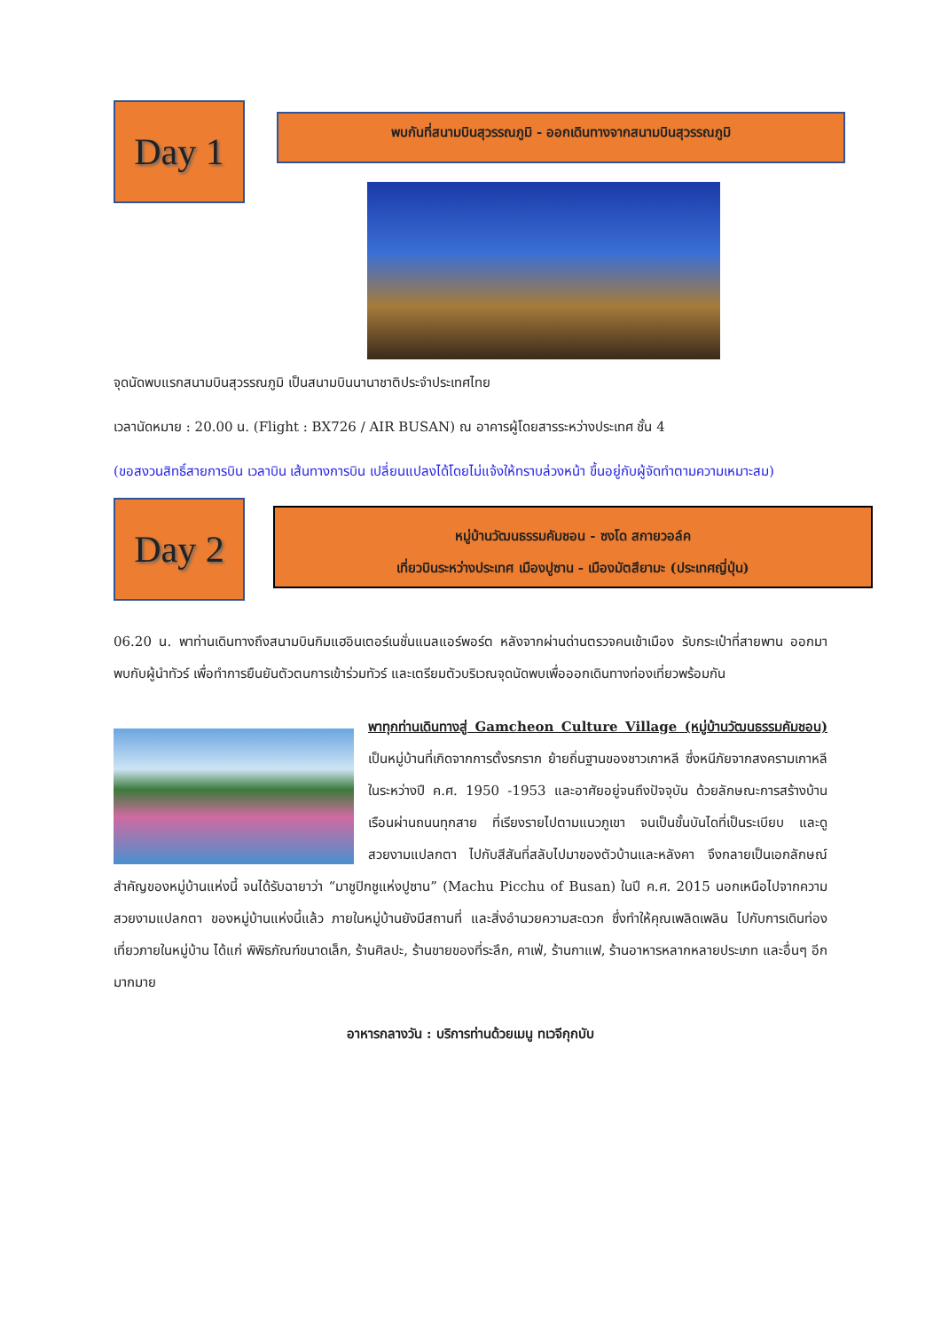Day 1
พบกันที่สนามบินสุวรรณภูมิ - ออกเดินทางจากสนามบินสุวรรณภูมิ
จุดนัดพบแรกสนามบินสุวรรณภูมิ เป็นสนามบินนานาชาติประจำประเทศไทย
เวลานัดหมาย : 20.00 น. (Flight : BX726 / AIR BUSAN) ณ อาคารผู้โดยสารระหว่างประเทศ ชั้น 4
(ขอสงวนสิทธิ์สายการบิน เวลาบิน เส้นทางการบิน เปลี่ยนแปลงได้โดยไม่แจ้งให้ทราบล่วงหน้า ขึ้นอยู่กับผู้จัดทำตามความเหมาะสม)
Day 2
หมู่บ้านวัฒนธรรมคัมชอน - ซงโด สกายวอล์ค
เที่ยวบินระหว่างประเทศ เมืองปูซาน - เมืองมัตสึยามะ (ประเทศญี่ปุ่น)
06.20 น. พาท่านเดินทางถึงสนามบินกิมแฮอินเตอร์เนชั่นแนลแอร์พอร์ต หลังจากผ่านด่านตรวจคนเข้าเมือง รับกระเป๋าที่สายพาน ออกมาพบกับผู้นำทัวร์ เพื่อทำการยืนยันตัวตนการเข้าร่วมทัวร์ และเตรียมตัวบริเวณจุดนัดพบเพื่อออกเดินทางท่องเที่ยวพร้อมกัน
พาทุกท่านเดินทางสู่ Gamcheon Culture Village (หมู่บ้านวัฒนธรรมคัมชอน) เป็นหมู่บ้านที่เกิดจากการตั้งรกราก ย้ายถิ่นฐานของชาวเกาหลี ซึ่งหนีภัยจากสงครามเกาหลี ในระหว่างปี ค.ศ. 1950 -1953 และอาศัยอยู่จนถึงปัจจุบัน ด้วยลักษณะการสร้างบ้านเรือนผ่านถนนทุกสาย ที่เรียงรายไปตามแนวภูเขา จนเป็นขั้นบันไดที่เป็นระเบียบ และดูสวยงามแปลกตา ไปกับสีสันที่สลับไปมาของตัวบ้านและหลังคา จึงกลายเป็นเอกลักษณ์สำคัญของหมู่บ้านแห่งนี้ จนได้รับฉายาว่า “มาชูปิกชูแห่งปูซาน” (Machu Picchu of Busan) ในปี ค.ศ. 2015 นอกเหนือไปจากความสวยงามแปลกตา ของหมู่บ้านแห่งนี้แล้ว ภายในหมู่บ้านยังมีสถานที่ และสิ่งอำนวยความสะดวก ซึ่งทำให้คุณเพลิดเพลิน ไปกับการเดินท่องเที่ยวภายในหมู่บ้าน ได้แก่ พิพิธภัณฑ์ขนาดเล็ก, ร้านศิลปะ, ร้านขายของที่ระลึก, คาเฟ่, ร้านกาแฟ, ร้านอาหารหลากหลายประเภท และอื่นๆ อีกมากมาย
อาหารกลางวัน : บริการท่านด้วยเมนู ทเวจีกุกบับ